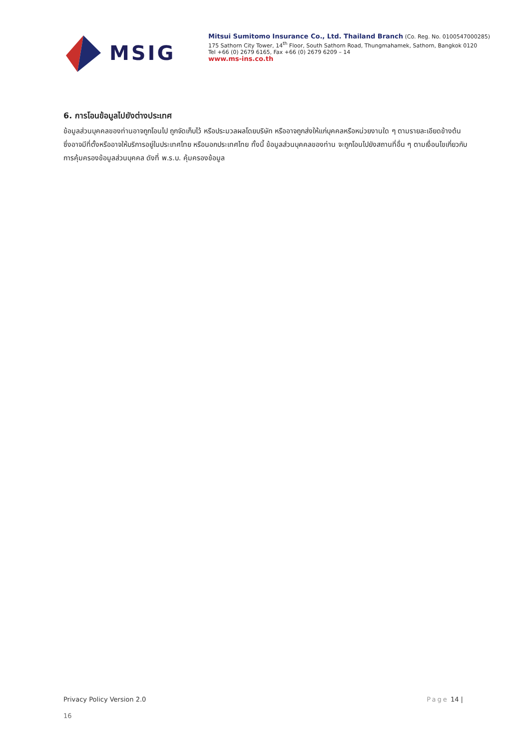MSIG
Mitsui Sumitomo Insurance Co., Ltd. Thailand Branch (Co. Reg. No. 0100547000285)
175 Sathorn City Tower, 14<sup>th</sup> Floor, South Sathorn Road, Thungmahamek, Sathorn, Bangkok 0120
Tel +66 (0) 2679 6165, Fax +66 (0) 2679 6209 – 14
www.ms-ins.co.th
6. การโอนข้อมูลไปยังต่างประเทศ
ข้อมูลส่วนบุคคลของท่านอาจถูกโอนไป ถูกจัดเก็บไว้ หรือประมวลผลโดยบริษัท หรืออาจถูกส่งให้แก่บุคคลหรือหน่วยงานใด ๆ ตามรายละเอียดข้างต้น ซึ่งอาจมีที่ตั้งหรืออาจให้บริการอยู่ในประเทศไทย หรือนอกประเทศไทย ทั้งนี้ ข้อมูลส่วนบุคคลของท่าน จะถูกโอนไปยังสถานที่อื่น ๆ ตามเงื่อนไขเกี่ยวกับการคุ้มครองข้อมูลส่วนบุคคล ดังที่ พ.ร.บ. คุ้มครองข้อมูล
Privacy Policy Version 2.0 Page 14 |
16